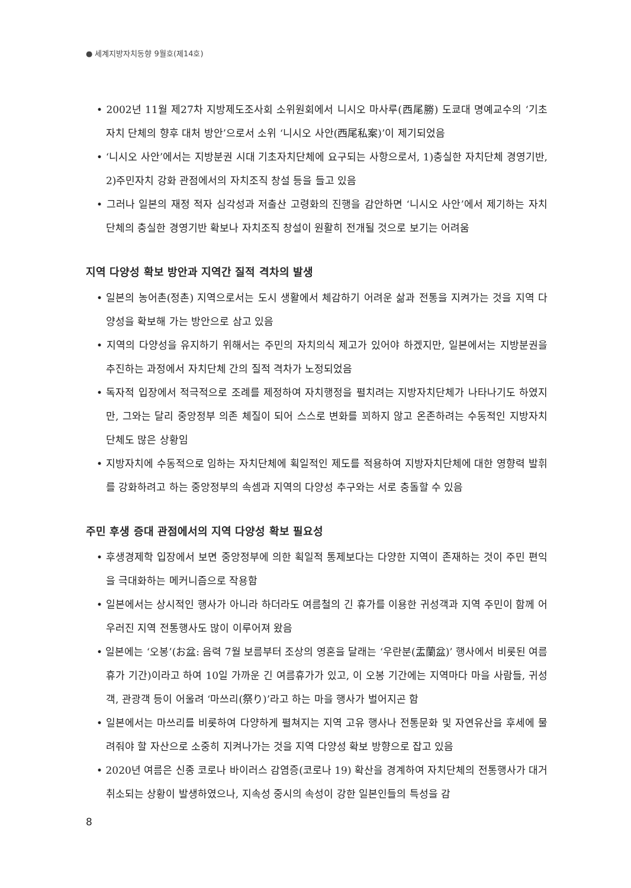● 세계지방자치동향 9월호(제14호)
• 2002년 11월 제27차 지방제도조사회 소위원회에서 니시오 마사루(西尾勝) 도쿄대 명예교수의 ‘기초자치 단체의 향후 대처 방안’으로서 소위 ‘니시오 사안(西尾私案)’이 제기되었음
• ‘니시오 사안’에서는 지방분권 시대 기초자치단체에 요구되는 사항으로서, 1)충실한 자치단체 경영기반, 2)주민자치 강화 관점에서의 자치조직 창설 등을 들고 있음
• 그러나 일본의 재정 적자 심각성과 저출산 고령화의 진행을 감안하면 ‘니시오 사안’에서 제기하는 자치단체의 충실한 경영기반 확보나 자치조직 창설이 원활히 전개될 것으로 보기는 어려움
지역 다양성 확보 방안과 지역간 질적 격차의 발생
• 일본의 농어촌(정촌) 지역으로서는 도시 생활에서 체감하기 어려운 삶과 전통을 지켜가는 것을 지역 다양성을 확보해 가는 방안으로 삼고 있음
• 지역의 다양성을 유지하기 위해서는 주민의 자치의식 제고가 있어야 하겠지만, 일본에서는 지방분권을 추진하는 과정에서 자치단체 간의 질적 격차가 노정되었음
• 독자적 입장에서 적극적으로 조례를 제정하여 자치행정을 펼치려는 지방자치단체가 나타나기도 하였지만, 그와는 달리 중앙정부 의존 체질이 되어 스스로 변화를 꾀하지 않고 온존하려는 수동적인 지방자치단체도 많은 상황임
• 지방자치에 수동적으로 임하는 자치단체에 획일적인 제도를 적용하여 지방자치단체에 대한 영향력 발휘를 강화하려고 하는 중앙정부의 속셈과 지역의 다양성 추구와는 서로 충돌할 수 있음
주민 후생 증대 관점에서의 지역 다양성 확보 필요성
• 후생경제학 입장에서 보면 중앙정부에 의한 획일적 통제보다는 다양한 지역이 존재하는 것이 주민 편익을 극대화하는 메커니즘으로 작용함
• 일본에서는 상시적인 행사가 아니라 하더라도 여름철의 긴 휴가를 이용한 귀성객과 지역 주민이 함께 어우러진 지역 전통행사도 많이 이루어져 왔음
• 일본에는 ‘오봉’(お盆: 음력 7월 보름부터 조상의 영혼을 달래는 ‘우란분(盂蘭盆)’ 행사에서 비롯된 여름휴가 기간)이라고 하여 10일 가까운 긴 여름휴가가 있고, 이 오봉 기간에는 지역마다 마을 사람들, 귀성객, 관광객 등이 어울려 ‘마쓰리(祭り)’라고 하는 마을 행사가 벌어지곤 함
• 일본에서는 마쓰리를 비롯하여 다양하게 펼쳐지는 지역 고유 행사나 전통문화 및 자연유산을 후세에 물려줘야 할 자산으로 소중히 지켜나가는 것을 지역 다양성 확보 방향으로 잡고 있음
• 2020년 여름은 신종 코로나 바이러스 감염증(코로나 19) 확산을 경계하여 자치단체의 전통행사가 대거 취소되는 상황이 발생하였으나, 지속성 중시의 속성이 강한 일본인들의 특성을 감
8